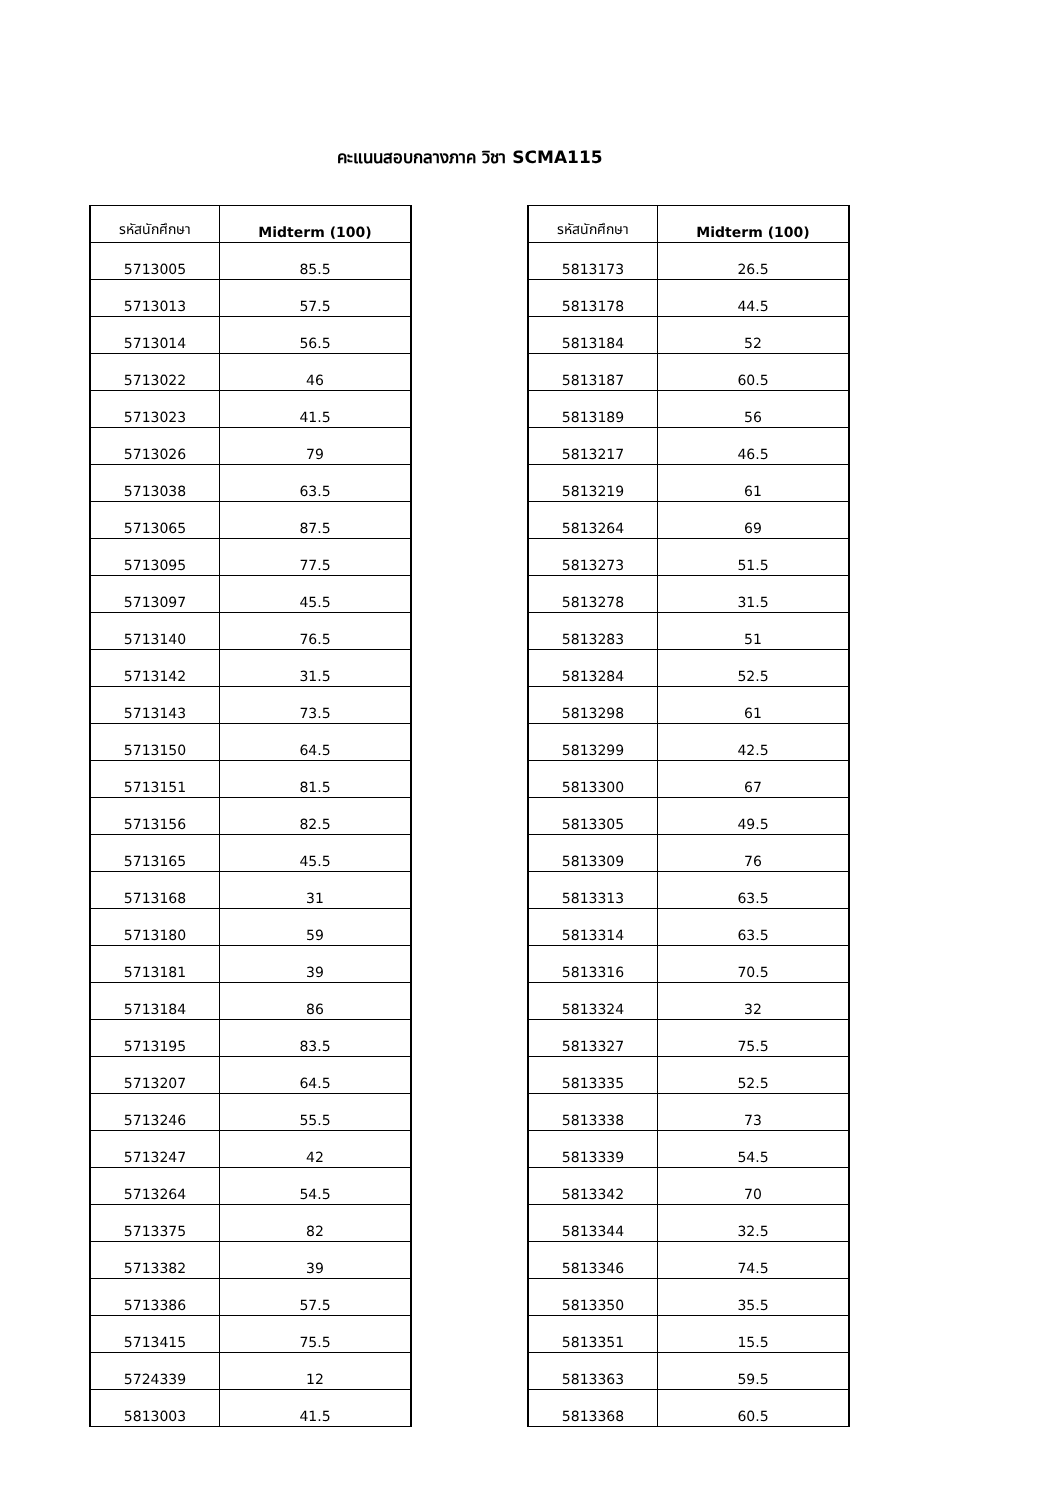คะแนนสอบกลางภาค วิชา SCMA115
| รหัสนักศึกษา | Midterm (100) |
| --- | --- |
| 5713005 | 85.5 |
| 5713013 | 57.5 |
| 5713014 | 56.5 |
| 5713022 | 46 |
| 5713023 | 41.5 |
| 5713026 | 79 |
| 5713038 | 63.5 |
| 5713065 | 87.5 |
| 5713095 | 77.5 |
| 5713097 | 45.5 |
| 5713140 | 76.5 |
| 5713142 | 31.5 |
| 5713143 | 73.5 |
| 5713150 | 64.5 |
| 5713151 | 81.5 |
| 5713156 | 82.5 |
| 5713165 | 45.5 |
| 5713168 | 31 |
| 5713180 | 59 |
| 5713181 | 39 |
| 5713184 | 86 |
| 5713195 | 83.5 |
| 5713207 | 64.5 |
| 5713246 | 55.5 |
| 5713247 | 42 |
| 5713264 | 54.5 |
| 5713375 | 82 |
| 5713382 | 39 |
| 5713386 | 57.5 |
| 5713415 | 75.5 |
| 5724339 | 12 |
| 5813003 | 41.5 |
| รหัสนักศึกษา | Midterm (100) |
| --- | --- |
| 5813173 | 26.5 |
| 5813178 | 44.5 |
| 5813184 | 52 |
| 5813187 | 60.5 |
| 5813189 | 56 |
| 5813217 | 46.5 |
| 5813219 | 61 |
| 5813264 | 69 |
| 5813273 | 51.5 |
| 5813278 | 31.5 |
| 5813283 | 51 |
| 5813284 | 52.5 |
| 5813298 | 61 |
| 5813299 | 42.5 |
| 5813300 | 67 |
| 5813305 | 49.5 |
| 5813309 | 76 |
| 5813313 | 63.5 |
| 5813314 | 63.5 |
| 5813316 | 70.5 |
| 5813324 | 32 |
| 5813327 | 75.5 |
| 5813335 | 52.5 |
| 5813338 | 73 |
| 5813339 | 54.5 |
| 5813342 | 70 |
| 5813344 | 32.5 |
| 5813346 | 74.5 |
| 5813350 | 35.5 |
| 5813351 | 15.5 |
| 5813363 | 59.5 |
| 5813368 | 60.5 |